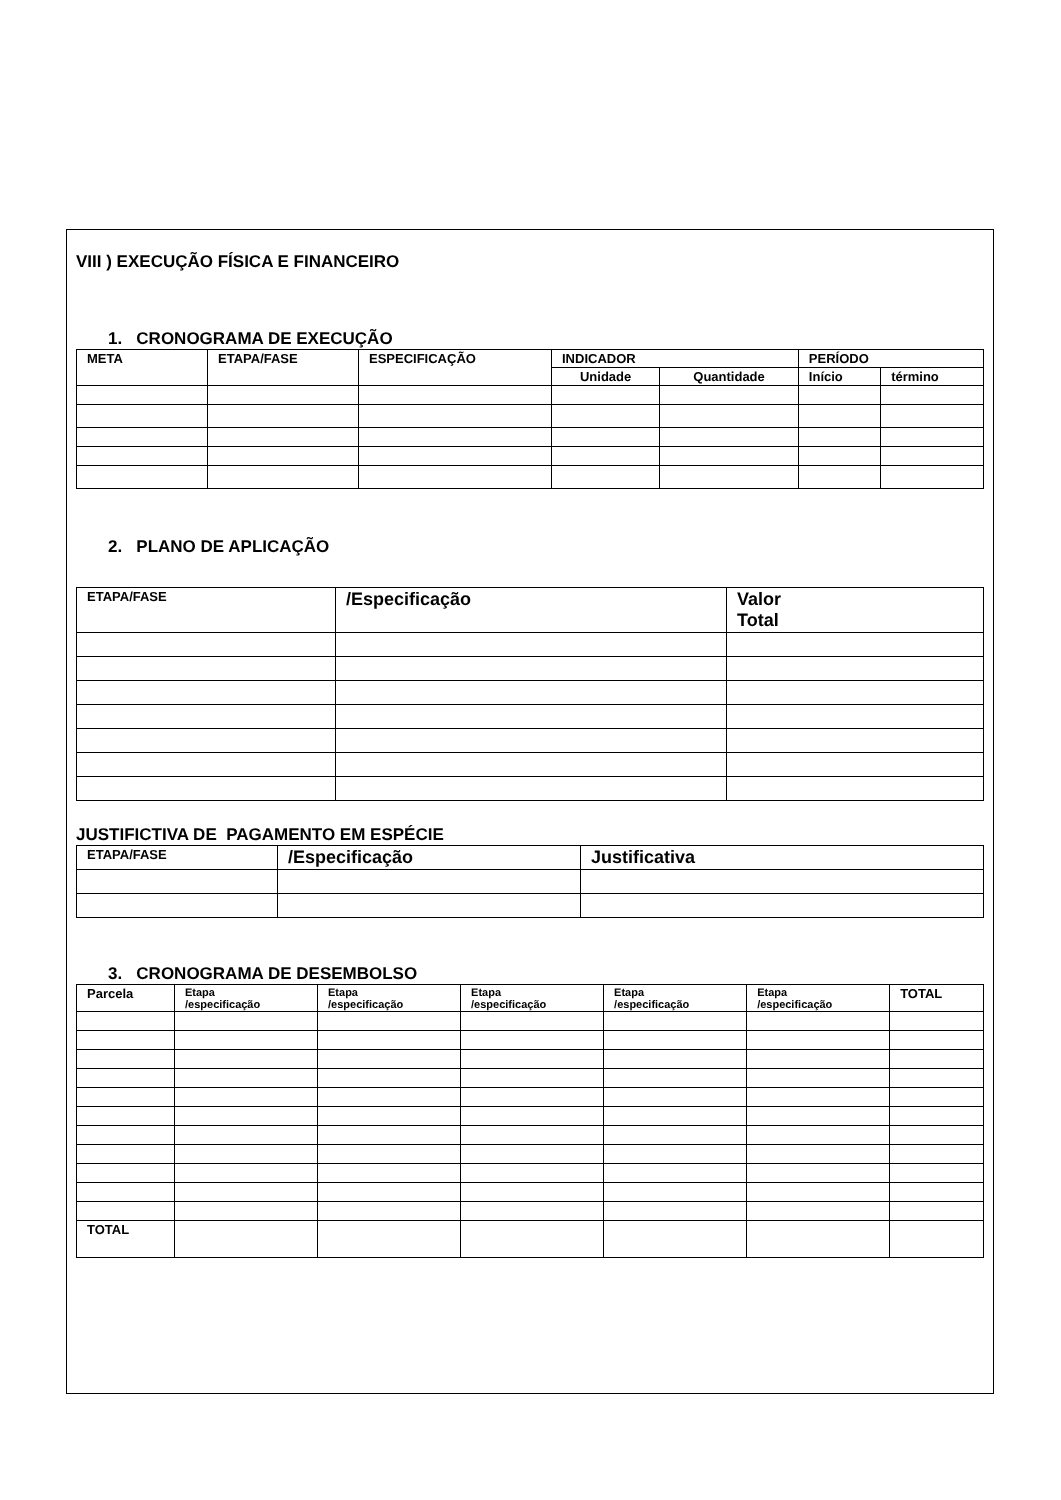VIII ) EXECUÇÃO FÍSICA E FINANCEIRO
1. CRONOGRAMA DE EXECUÇÃO
| META | ETAPA/FASE | ESPECIFICAÇÃO | INDICADOR | | PERÍODO | |
| --- | --- | --- | --- | --- | --- | --- |
| | | | Unidade | Quantidade | Início | término |
2. PLANO DE APLICAÇÃO
| ETAPA/FASE | /Especificação | Valor Total |
| --- | --- | --- |
JUSTIFICTIVA DE PAGAMENTO EM ESPÉCIE
| ETAPA/FASE | /Especificação | Justificativa |
| --- | --- | --- |
3. CRONOGRAMA DE DESEMBOLSO
| Parcela | Etapa /especificação | Etapa /especificação | Etapa /especificação | Etapa /especificação | Etapa /especificação | TOTAL |
| --- | --- | --- | --- | --- | --- | --- |
| TOTAL | | | | | | |